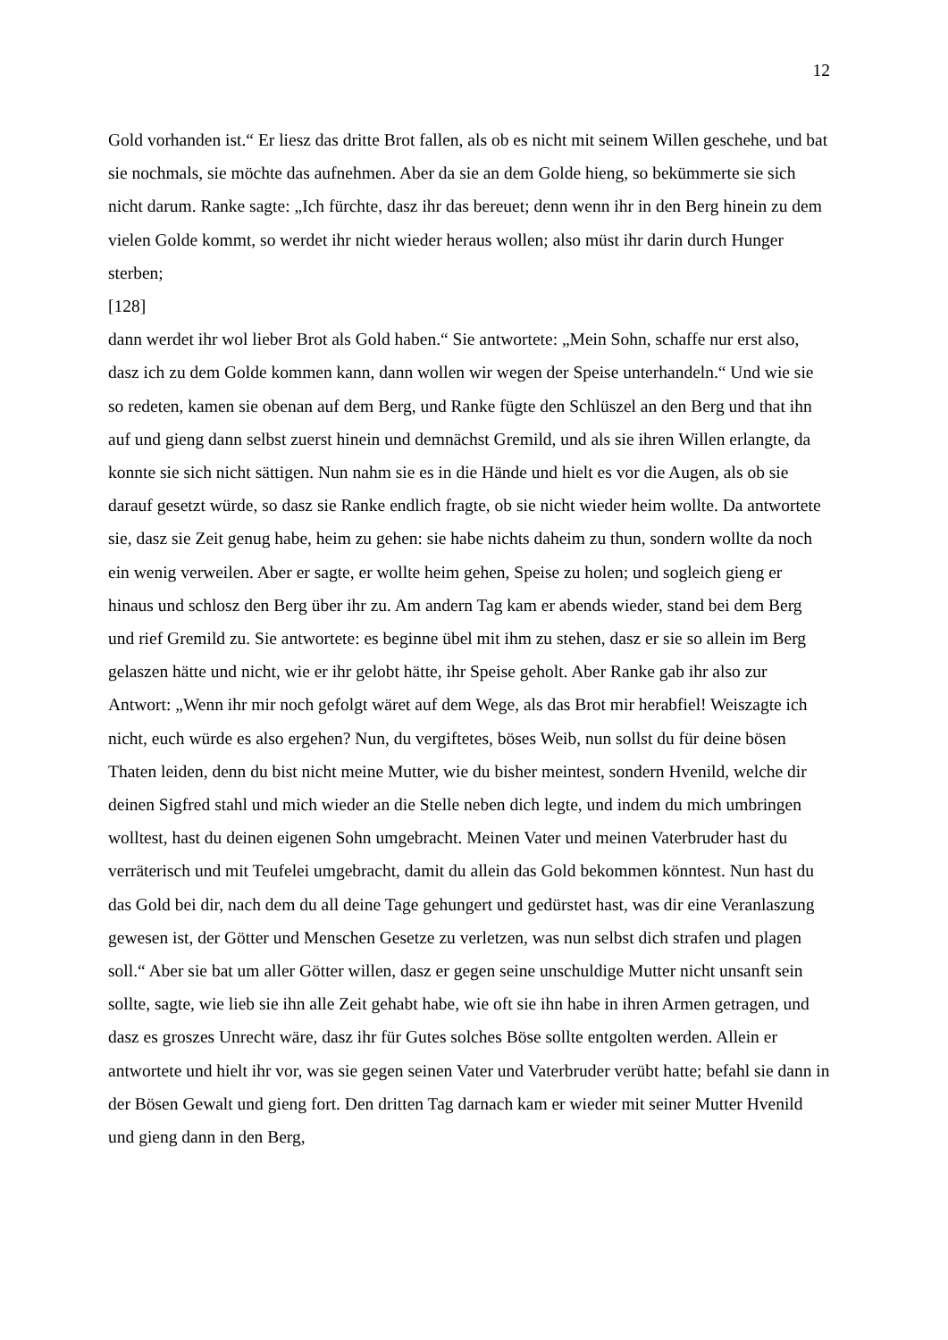12
Gold vorhanden ist.“ Er liesz das dritte Brot fallen, als ob es nicht mit seinem Willen geschehe, und bat sie nochmals, sie möchte das aufnehmen. Aber da sie an dem Golde hieng, so bekümmerte sie sich nicht darum. Ranke sagte: „Ich fürchte, dasz ihr das bereuet; denn wenn ihr in den Berg hinein zu dem vielen Golde kommt, so werdet ihr nicht wieder heraus wollen; also müst ihr darin durch Hunger sterben;
[128]
dann werdet ihr wol lieber Brot als Gold haben.“ Sie antwortete: „Mein Sohn, schaffe nur erst also, dasz ich zu dem Golde kommen kann, dann wollen wir wegen der Speise unterhandeln.“ Und wie sie so redeten, kamen sie obenan auf dem Berg, und Ranke fügte den Schlüszel an den Berg und that ihn auf und gieng dann selbst zuerst hinein und demnächst Gremild, und als sie ihren Willen erlangte, da konnte sie sich nicht sättigen. Nun nahm sie es in die Hände und hielt es vor die Augen, als ob sie darauf gesetzt würde, so dasz sie Ranke endlich fragte, ob sie nicht wieder heim wollte. Da antwortete sie, dasz sie Zeit genug habe, heim zu gehen: sie habe nichts daheim zu thun, sondern wollte da noch ein wenig verweilen. Aber er sagte, er wollte heim gehen, Speise zu holen; und sogleich gieng er hinaus und schlosz den Berg über ihr zu. Am andern Tag kam er abends wieder, stand bei dem Berg und rief Gremild zu. Sie antwortete: es beginne übel mit ihm zu stehen, dasz er sie so allein im Berg gelaszen hätte und nicht, wie er ihr gelobt hätte, ihr Speise geholt. Aber Ranke gab ihr also zur Antwort: „Wenn ihr mir noch gefolgt wäret auf dem Wege, als das Brot mir herabfiel! Weiszagte ich nicht, euch würde es also ergehen? Nun, du vergiftetes, böses Weib, nun sollst du für deine bösen Thaten leiden, denn du bist nicht meine Mutter, wie du bisher meintest, sondern Hvenild, welche dir deinen Sigfred stahl und mich wieder an die Stelle neben dich legte, und indem du mich umbringen wolltest, hast du deinen eigenen Sohn umgebracht. Meinen Vater und meinen Vaterbruder hast du verräterisch und mit Teufelei umgebracht, damit du allein das Gold bekommen könntest. Nun hast du das Gold bei dir, nach dem du all deine Tage gehungert und gedürstet hast, was dir eine Veranlaszung gewesen ist, der Götter und Menschen Gesetze zu verletzen, was nun selbst dich strafen und plagen soll.“ Aber sie bat um aller Götter willen, dasz er gegen seine unschuldige Mutter nicht unsanft sein sollte, sagte, wie lieb sie ihn alle Zeit gehabt habe, wie oft sie ihn habe in ihren Armen getragen, und dasz es groszes Unrecht wäre, dasz ihr für Gutes solches Böse sollte entgolten werden. Allein er antwortete und hielt ihr vor, was sie gegen seinen Vater und Vaterbruder verübt hatte; befahl sie dann in der Bösen Gewalt und gieng fort. Den dritten Tag darnach kam er wieder mit seiner Mutter Hvenild und gieng dann in den Berg,